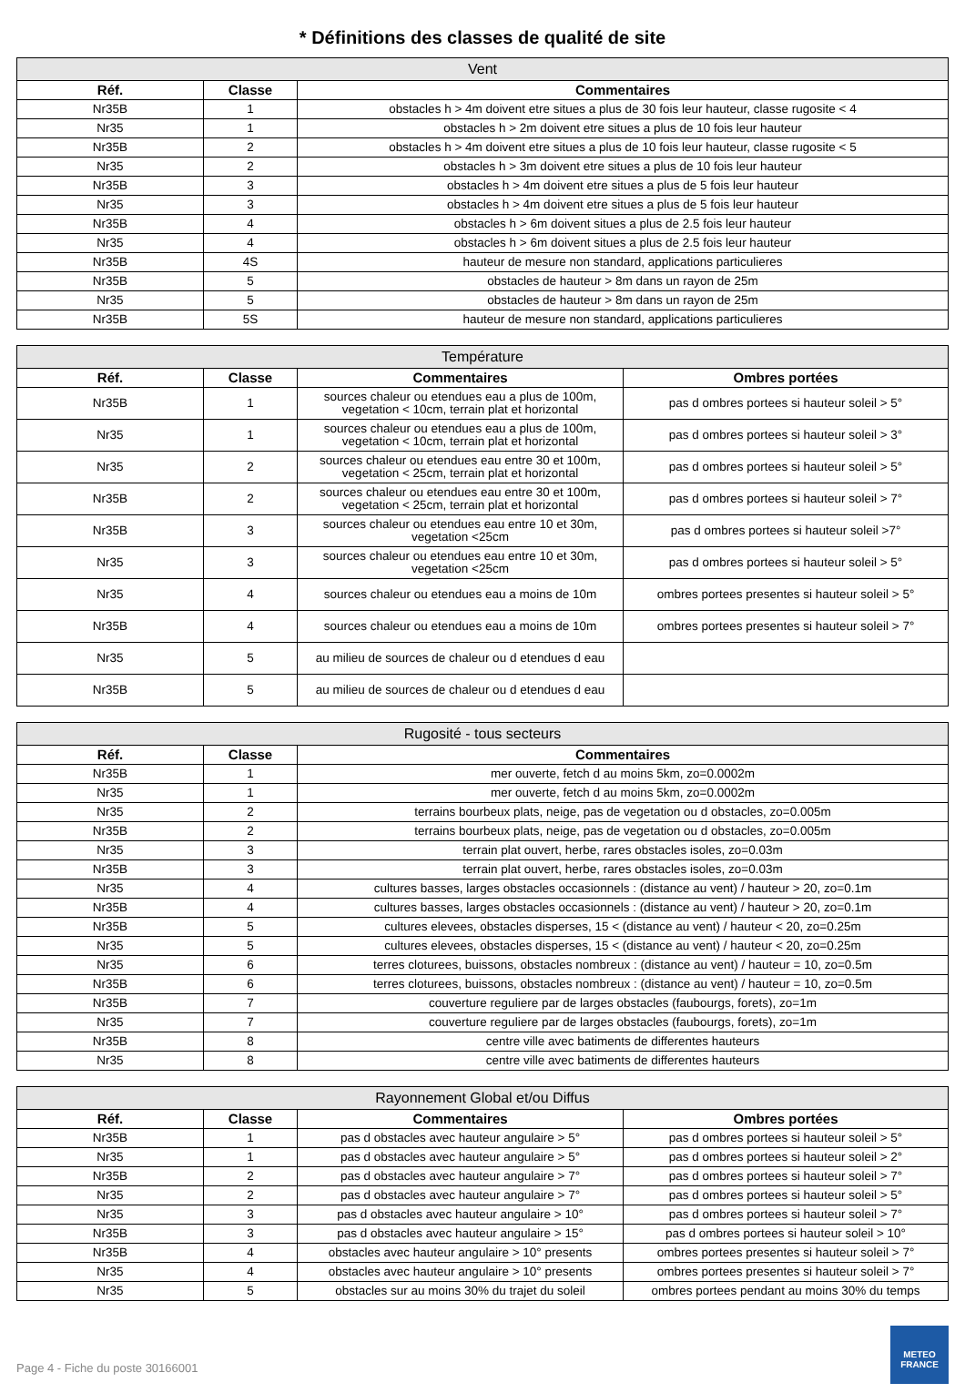* Définitions des classes de qualité de site
| Vent | | |
| --- | --- | --- |
| Réf. | Classe | Commentaires |
| Nr35B | 1 | obstacles h > 4m doivent etre situes a plus de 30 fois leur hauteur, classe rugosite < 4 |
| Nr35 | 1 | obstacles h > 2m doivent etre situes a plus de 10 fois leur hauteur |
| Nr35B | 2 | obstacles h > 4m doivent etre situes a plus de 10 fois leur hauteur, classe rugosite < 5 |
| Nr35 | 2 | obstacles h > 3m doivent etre situes a plus de 10 fois leur hauteur |
| Nr35B | 3 | obstacles h > 4m doivent etre situes a plus de 5 fois leur hauteur |
| Nr35 | 3 | obstacles h > 4m doivent etre situes a plus de 5 fois leur hauteur |
| Nr35B | 4 | obstacles h > 6m doivent situes a plus de 2.5 fois leur hauteur |
| Nr35 | 4 | obstacles h > 6m doivent situes a plus de 2.5 fois leur hauteur |
| Nr35B | 4S | hauteur de mesure non standard, applications particulieres |
| Nr35B | 5 | obstacles de hauteur > 8m dans un rayon de 25m |
| Nr35 | 5 | obstacles de hauteur > 8m dans un rayon de 25m |
| Nr35B | 5S | hauteur de mesure non standard, applications particulieres |
| Température | | | |
| --- | --- | --- | --- |
| Réf. | Classe | Commentaires | Ombres portées |
| Nr35B | 1 | sources chaleur ou etendues eau a plus de 100m, vegetation < 10cm, terrain plat et horizontal | pas d ombres portees si hauteur soleil > 5° |
| Nr35 | 1 | sources chaleur ou etendues eau a plus de 100m, vegetation < 10cm, terrain plat et horizontal | pas d ombres portees si hauteur soleil > 3° |
| Nr35 | 2 | sources chaleur ou etendues eau entre 30 et 100m, vegetation < 25cm, terrain plat et horizontal | pas d ombres portees si hauteur soleil > 5° |
| Nr35B | 2 | sources chaleur ou etendues eau entre 30 et 100m, vegetation < 25cm, terrain plat et horizontal | pas d ombres portees si hauteur soleil > 7° |
| Nr35B | 3 | sources chaleur ou etendues eau entre 10 et 30m, vegetation <25cm | pas d ombres portees si hauteur soleil >7° |
| Nr35 | 3 | sources chaleur ou etendues eau entre 10 et 30m, vegetation <25cm | pas d ombres portees si hauteur soleil > 5° |
| Nr35 | 4 | sources chaleur ou etendues eau a moins de 10m | ombres portees presentes si hauteur soleil > 5° |
| Nr35B | 4 | sources chaleur ou etendues eau a moins de 10m | ombres portees presentes si hauteur soleil > 7° |
| Nr35 | 5 | au milieu de sources de chaleur ou d etendues d eau | |
| Nr35B | 5 | au milieu de sources de chaleur ou d etendues d eau | |
| Rugosité - tous secteurs | | |
| --- | --- | --- |
| Réf. | Classe | Commentaires |
| Nr35B | 1 | mer ouverte, fetch d au moins 5km, zo=0.0002m |
| Nr35 | 1 | mer ouverte, fetch d au moins 5km, zo=0.0002m |
| Nr35 | 2 | terrains bourbeux plats, neige, pas de vegetation ou d obstacles, zo=0.005m |
| Nr35B | 2 | terrains bourbeux plats, neige, pas de vegetation ou d obstacles, zo=0.005m |
| Nr35 | 3 | terrain plat ouvert, herbe, rares obstacles isoles, zo=0.03m |
| Nr35B | 3 | terrain plat ouvert, herbe, rares obstacles isoles, zo=0.03m |
| Nr35 | 4 | cultures basses, larges obstacles occasionnels : (distance au vent) / hauteur > 20, zo=0.1m |
| Nr35B | 4 | cultures basses, larges obstacles occasionnels : (distance au vent) / hauteur > 20, zo=0.1m |
| Nr35B | 5 | cultures elevees, obstacles disperses, 15 < (distance au vent) / hauteur < 20, zo=0.25m |
| Nr35 | 5 | cultures elevees, obstacles disperses, 15 < (distance au vent) / hauteur < 20, zo=0.25m |
| Nr35 | 6 | terres cloturees, buissons, obstacles nombreux : (distance au vent) / hauteur = 10, zo=0.5m |
| Nr35B | 6 | terres cloturees, buissons, obstacles nombreux : (distance au vent) / hauteur = 10, zo=0.5m |
| Nr35B | 7 | couverture reguliere par de larges obstacles (faubourgs, forets), zo=1m |
| Nr35 | 7 | couverture reguliere par de larges obstacles (faubourgs, forets), zo=1m |
| Nr35B | 8 | centre ville avec batiments de differentes hauteurs |
| Nr35 | 8 | centre ville avec batiments de differentes hauteurs |
| Rayonnement Global et/ou Diffus | | | |
| --- | --- | --- | --- |
| Réf. | Classe | Commentaires | Ombres portées |
| Nr35B | 1 | pas d obstacles avec hauteur angulaire > 5° | pas d ombres portees si hauteur soleil > 5° |
| Nr35 | 1 | pas d obstacles avec hauteur angulaire > 5° | pas d ombres portees si hauteur soleil > 2° |
| Nr35B | 2 | pas d obstacles avec hauteur angulaire > 7° | pas d ombres portees si hauteur soleil > 7° |
| Nr35 | 2 | pas d obstacles avec hauteur angulaire > 7° | pas d ombres portees si hauteur soleil > 5° |
| Nr35 | 3 | pas d obstacles avec hauteur angulaire > 10° | pas d ombres portees si hauteur soleil > 7° |
| Nr35B | 3 | pas d obstacles avec hauteur angulaire > 15° | pas d ombres portees si hauteur soleil > 10° |
| Nr35B | 4 | obstacles avec hauteur angulaire > 10° presents | ombres portees presentes si hauteur soleil > 7° |
| Nr35 | 4 | obstacles avec hauteur angulaire > 10° presents | ombres portees presentes si hauteur soleil > 7° |
| Nr35 | 5 | obstacles sur au moins 30% du trajet du soleil | ombres portees pendant au moins 30% du temps |
Page 4 - Fiche du poste 30166001
METEO
FRANCE